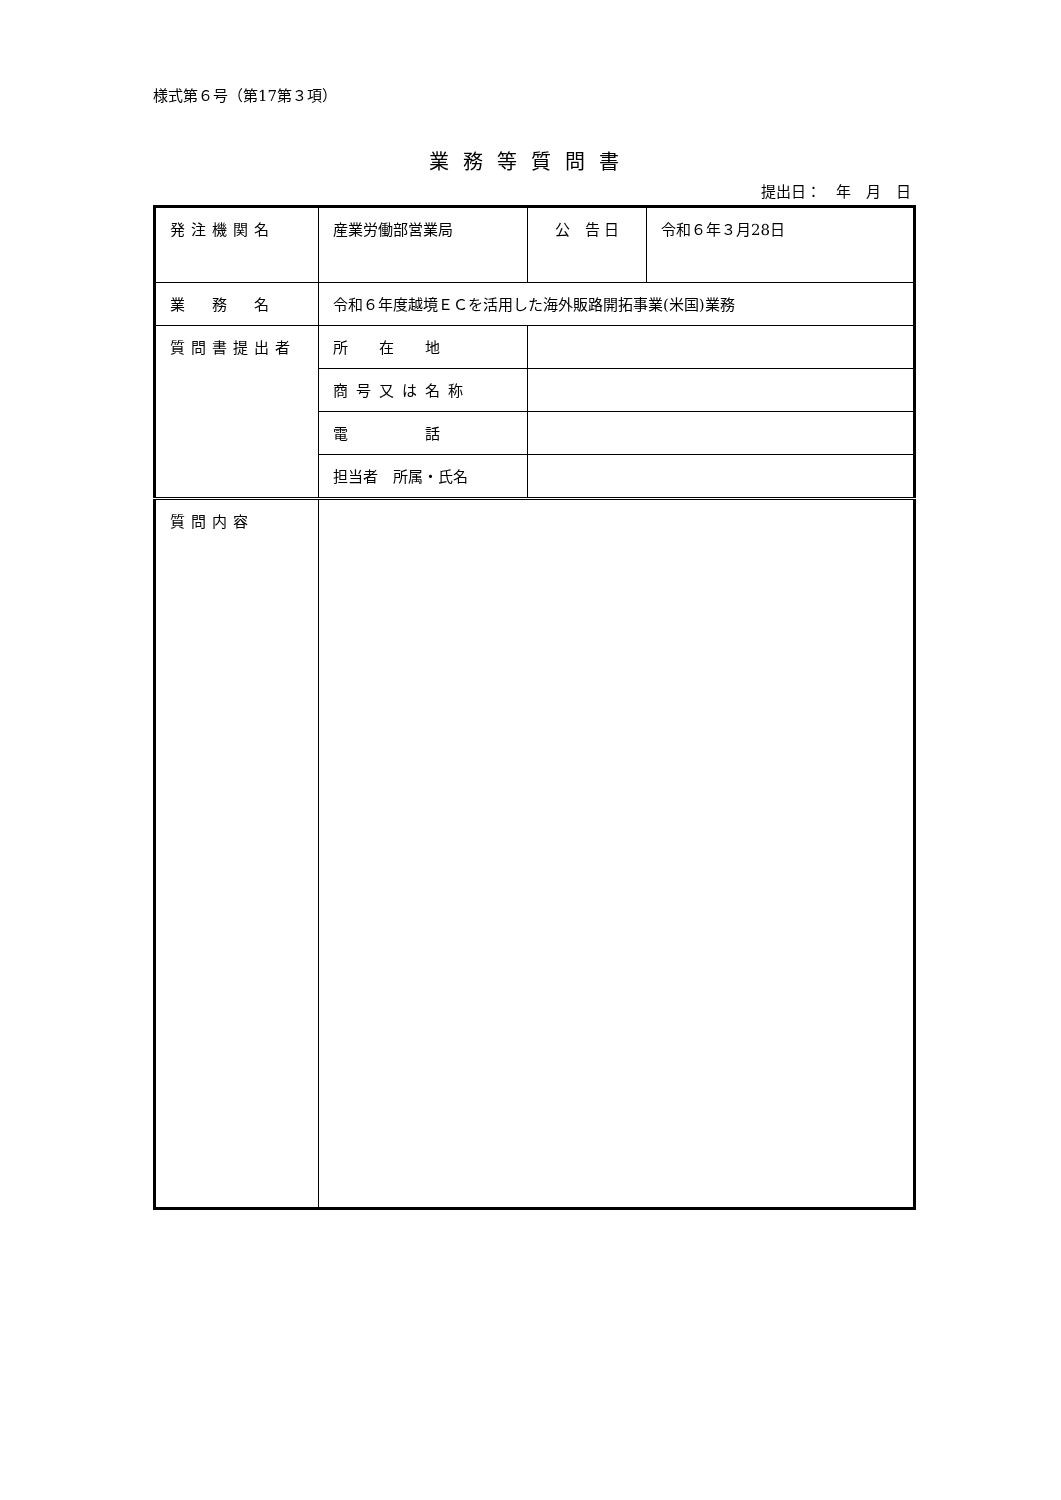様式第６号（第17第３項）
業務等質問書
提出日：　年　月　日
| 発注機関名 | 産業労働部営業局 | | 公 告 日 | 令和６年３月28日 |
| 業 務 名 | 令和６年度越境ＥＣを活用した海外販路開拓事業(米国)業務 | | | |
| 質問書提出者 | 所 在 地 | | | |
| | 商号又は名称 | | | |
| | 電 話 | | | |
| | 担当者 所属・氏名 | | | |
| 質問内容 | | | | |